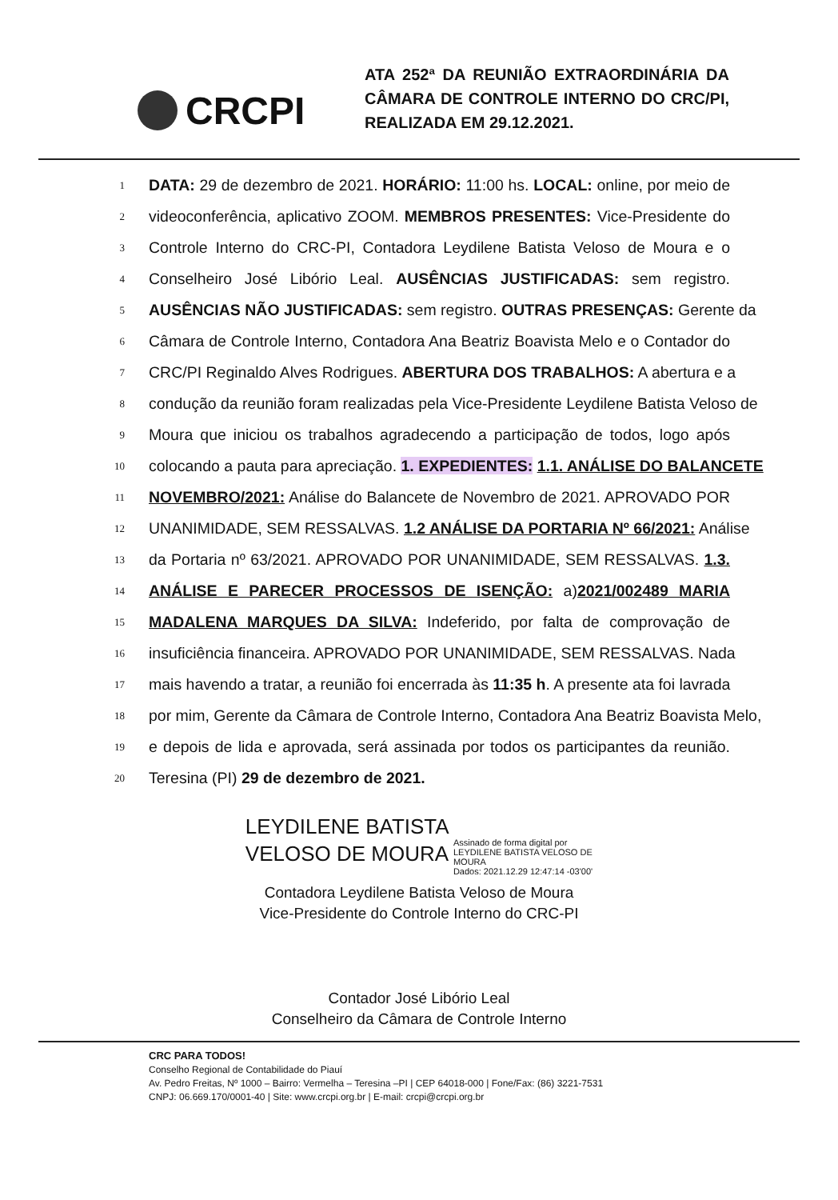CRCPI
ATA 252ª DA REUNIÃO EXTRAORDINÁRIA DA CÂMARA DE CONTROLE INTERNO DO CRC/PI, REALIZADA EM 29.12.2021.
1 DATA: 29 de dezembro de 2021. HORÁRIO: 11:00 hs. LOCAL: online, por meio de
2 videoconferência, aplicativo ZOOM. MEMBROS PRESENTES: Vice-Presidente do
3 Controle Interno do CRC-PI, Contadora Leydilene Batista Veloso de Moura e o
4 Conselheiro José Libório Leal. AUSÊNCIAS JUSTIFICADAS: sem registro.
5 AUSÊNCIAS NÃO JUSTIFICADAS: sem registro. OUTRAS PRESENÇAS: Gerente da
6 Câmara de Controle Interno, Contadora Ana Beatriz Boavista Melo e o Contador do
7 CRC/PI Reginaldo Alves Rodrigues. ABERTURA DOS TRABALHOS: A abertura e a
8 condução da reunião foram realizadas pela Vice-Presidente Leydilene Batista Veloso de
9 Moura que iniciou os trabalhos agradecendo a participação de todos, logo após
10 colocando a pauta para apreciação. 1. EXPEDIENTES: 1.1. ANÁLISE DO BALANCETE
11 NOVEMBRO/2021: Análise do Balancete de Novembro de 2021. APROVADO POR
12 UNANIMIDADE, SEM RESSALVAS. 1.2 ANÁLISE DA PORTARIA Nº 66/2021: Análise
13 da Portaria nº 63/2021. APROVADO POR UNANIMIDADE, SEM RESSALVAS. 1.3.
14 ANÁLISE E PARECER PROCESSOS DE ISENÇÃO: a)2021/002489 MARIA
15 MADALENA MARQUES DA SILVA: Indeferido, por falta de comprovação de
16 insuficiência financeira. APROVADO POR UNANIMIDADE, SEM RESSALVAS. Nada
17 mais havendo a tratar, a reunião foi encerrada às 11:35 h. A presente ata foi lavrada
18 por mim, Gerente da Câmara de Controle Interno, Contadora Ana Beatriz Boavista Melo,
19 e depois de lida e aprovada, será assinada por todos os participantes da reunião.
20 Teresina (PI) 29 de dezembro de 2021.
LEYDILENE BATISTA
VELOSO DE MOURA Assinado de forma digital por
LEYDILENE BATISTA VELOSO DE
MOURA
Dados: 2021.12.29 12:47:14 -03'00'
Contadora Leydilene Batista Veloso de Moura
Vice-Presidente do Controle Interno do CRC-PI
Contador José Libório Leal
Conselheiro da Câmara de Controle Interno
CRC PARA TODOS!
Conselho Regional de Contabilidade do Piauí
Av. Pedro Freitas, Nº 1000 – Bairro: Vermelha – Teresina –PI | CEP 64018-000 | Fone/Fax: (86) 3221-7531
CNPJ: 06.669.170/0001-40 | Site: www.crcpi.org.br | E-mail: crcpi@crcpi.org.br